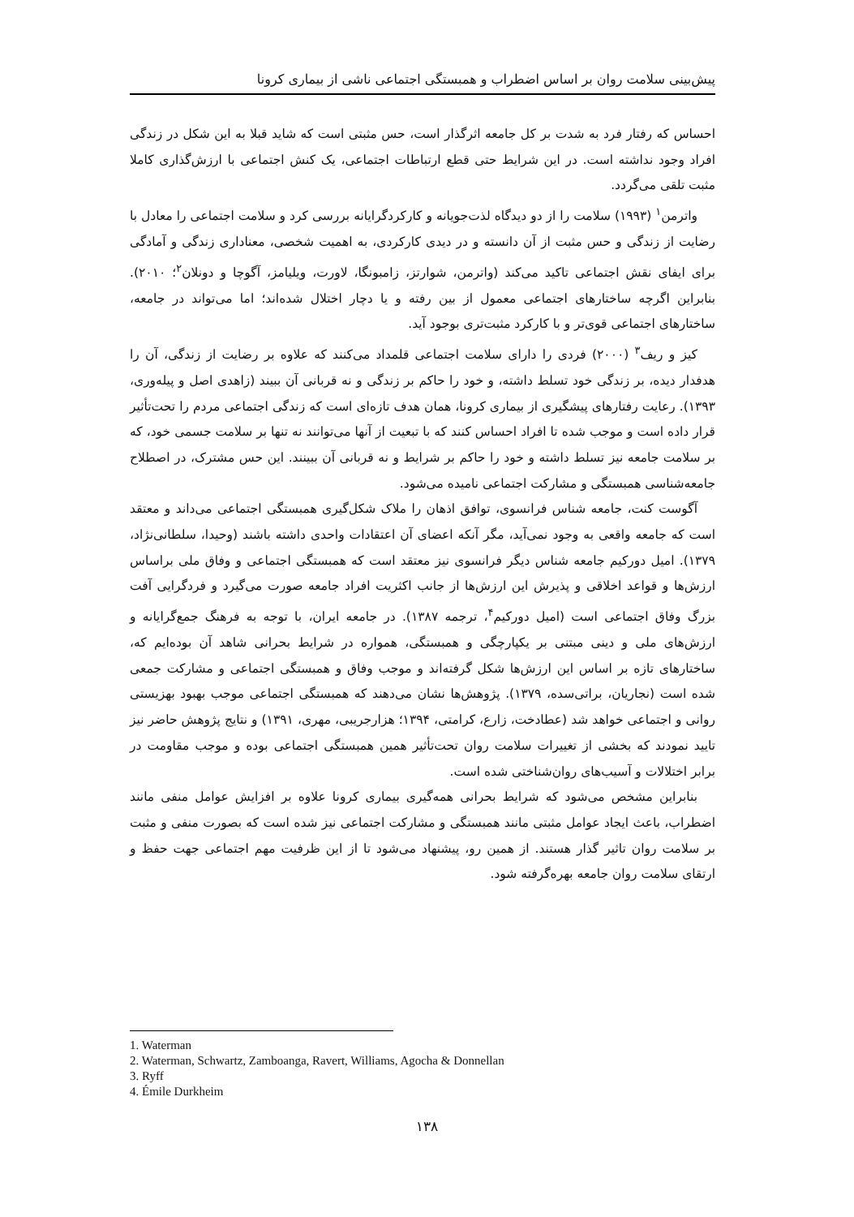پیش‌بینی سلامت روان بر اساس اضطراب و همبستگی اجتماعی ناشی از بیماری کرونا
احساس که رفتار فرد به شدت بر کل جامعه اثرگذار است، حس مثبتی است که شاید قبلا به این شکل در زندگی افراد وجود نداشته است. در این شرایط حتی قطع ارتباطات اجتماعی، یک کنش اجتماعی با ارزش‌گذاری کاملا مثبت تلقی می‌گردد.
واترمن<sup>۱</sup> (۱۹۹۳) سلامت را از دو دیدگاه لذت‌جویانه و کارکردگرایانه بررسی کرد و سلامت اجتماعی را معادل با رضایت از زندگی و حس مثبت از آن دانسته و در دیدی کارکردی، به اهمیت شخصی، معناداری زندگی و آمادگی برای ایفای نقش اجتماعی تاکید می‌کند (واترمن، شوارتز، زامبونگا، لاورت، ویلیامز، آگوچا و دونلان<sup>۲</sup>؛ ۲۰۱۰). بنابراین اگرچه ساختارهای اجتماعی معمول از بین رفته و یا دچار اختلال شده‌اند؛ اما می‌تواند در جامعه، ساختارهای اجتماعی قوی‌تر و با کارکرد مثبت‌تری بوجود آید.
کیز و ریف<sup>۳</sup> (۲۰۰۰) فردی را دارای سلامت اجتماعی قلمداد می‌کنند که علاوه بر رضایت از زندگی، آن را هدفدار دیده، بر زندگی خود تسلط داشته، و خود را حاکم بر زندگی و نه قربانی آن ببیند (زاهدی اصل و پیله‌وری، ۱۳۹۳). رعایت رفتارهای پیشگیری از بیماری کرونا، همان هدف تازه‌ای است که زندگی اجتماعی مردم را تحت‌تأثیر قرار داده است و موجب شده تا افراد احساس کنند که با تبعیت از آنها می‌توانند نه تنها بر سلامت جسمی خود، که بر سلامت جامعه نیز تسلط داشته و خود را حاکم بر شرایط و نه قربانی آن ببینند. این حس مشترک، در اصطلاح جامعه‌شناسی همبستگی و مشارکت اجتماعی نامیده می‌شود.
آگوست کنت، جامعه شناس فرانسوی، توافق اذهان را ملاک شکل‌گیری همبستگی اجتماعی می‌داند و معتقد است که جامعه واقعی به وجود نمی‌آید، مگر آنکه اعضای آن اعتقادات واحدی داشته باشند (وحیدا، سلطانی‌نژاد، ۱۳۷۹). امیل دورکیم جامعه شناس دیگر فرانسوی نیز معتقد است که همبستگی اجتماعی و وفاق ملی براساس ارزش‌ها و قواعد اخلاقی و پذیرش این ارزش‌ها از جانب اکثریت افراد جامعه صورت می‌گیرد و فردگرایی آفت بزرگ وفاق اجتماعی است (امیل دورکیم<sup>۴</sup>، ترجمه ۱۳۸۷). در جامعه ایران، با توجه به فرهنگ جمع‌گرایانه و ارزش‌های ملی و دینی مبتنی بر یکپارچگی و همبستگی، همواره در شرایط بحرانی شاهد آن بوده‌ایم که، ساختارهای تازه بر اساس این ارزش‌ها شکل گرفته‌اند و موجب وفاق و همبستگی اجتماعی و مشارکت جمعی شده است (نجاریان، براتی‌سده، ۱۳۷۹). پژوهش‌ها نشان می‌دهند که همبستگی اجتماعی موجب بهبود بهزیستی روانی و اجتماعی خواهد شد (عطادخت، زارع، کرامتی، ۱۳۹۴؛ هزارجریبی، مهری، ۱۳۹۱) و نتایج پژوهش حاضر نیز تایید نمودند که بخشی از تغییرات سلامت روان تحت‌تأثیر همین همبستگی اجتماعی بوده و موجب مقاومت در برابر اختلالات و آسیب‌های روان‌شناختی شده است.
بنابراین مشخص می‌شود که شرایط بحرانی همه‌گیری بیماری کرونا علاوه بر افزایش عوامل منفی مانند اضطراب، باعث ایجاد عوامل مثبتی مانند همبستگی و مشارکت اجتماعی نیز شده است که بصورت منفی و مثبت بر سلامت روان تاثیر گذار هستند. از همین رو، پیشنهاد می‌شود تا از این ظرفیت مهم اجتماعی جهت حفظ و ارتقای سلامت روان جامعه بهره‌گرفته شود.
1. Waterman
2. Waterman, Schwartz, Zamboanga, Ravert, Williams, Agocha & Donnellan
3. Ryff
4. Émile Durkheim
۱۳۸